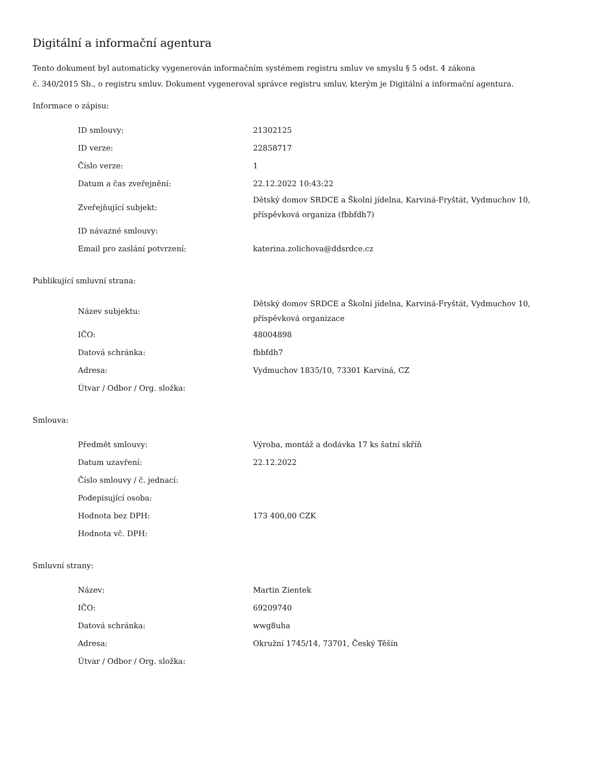Digitální a informační agentura
Tento dokument byl automaticky vygenerován informačním systémem registru smluv ve smyslu § 5 odst. 4 zákona
č. 340/2015 Sb., o registru smluv. Dokument vygeneroval správce registru smluv, kterým je Digitální a informační agentura.
Informace o zápisu:
| ID smlouvy: | 21302125 |
| ID verze: | 22858717 |
| Číslo verze: | 1 |
| Datum a čas zveřejnění: | 22.12.2022 10:43:22 |
| Zveřejňující subjekt: | Dětský domov SRDCE a Školní jídelna, Karviná-Fryštát, Vydmuchov 10, příspěvková organiza (fbbfdh7) |
| ID návazné smlouvy: | |
| Email pro zaslání potvrzení: | katerina.zolichova@ddsrdce.cz |
Publikující smluvní strana:
| Název subjektu: | Dětský domov SRDCE a Školní jídelna, Karviná-Fryštát, Vydmuchov 10, příspěvková organizace |
| IČO: | 48004898 |
| Datová schránka: | fbbfdh7 |
| Adresa: | Vydmuchov 1835/10, 73301 Karviná, CZ |
| Útvar / Odbor / Org. složka: | |
Smlouva:
| Předmět smlouvy: | Výroba, montáž a dodávka 17 ks šatní skříň |
| Datum uzavření: | 22.12.2022 |
| Číslo smlouvy / č. jednací: | |
| Podepisující osoba: | |
| Hodnota bez DPH: | 173 400,00 CZK |
| Hodnota vč. DPH: | |
Smluvní strany:
| Název: | Martin Zientek |
| IČO: | 69209740 |
| Datová schránka: | wwg8uha |
| Adresa: | Okružní 1745/14, 73701, Český Těšín |
| Útvar / Odbor / Org. složka: | |